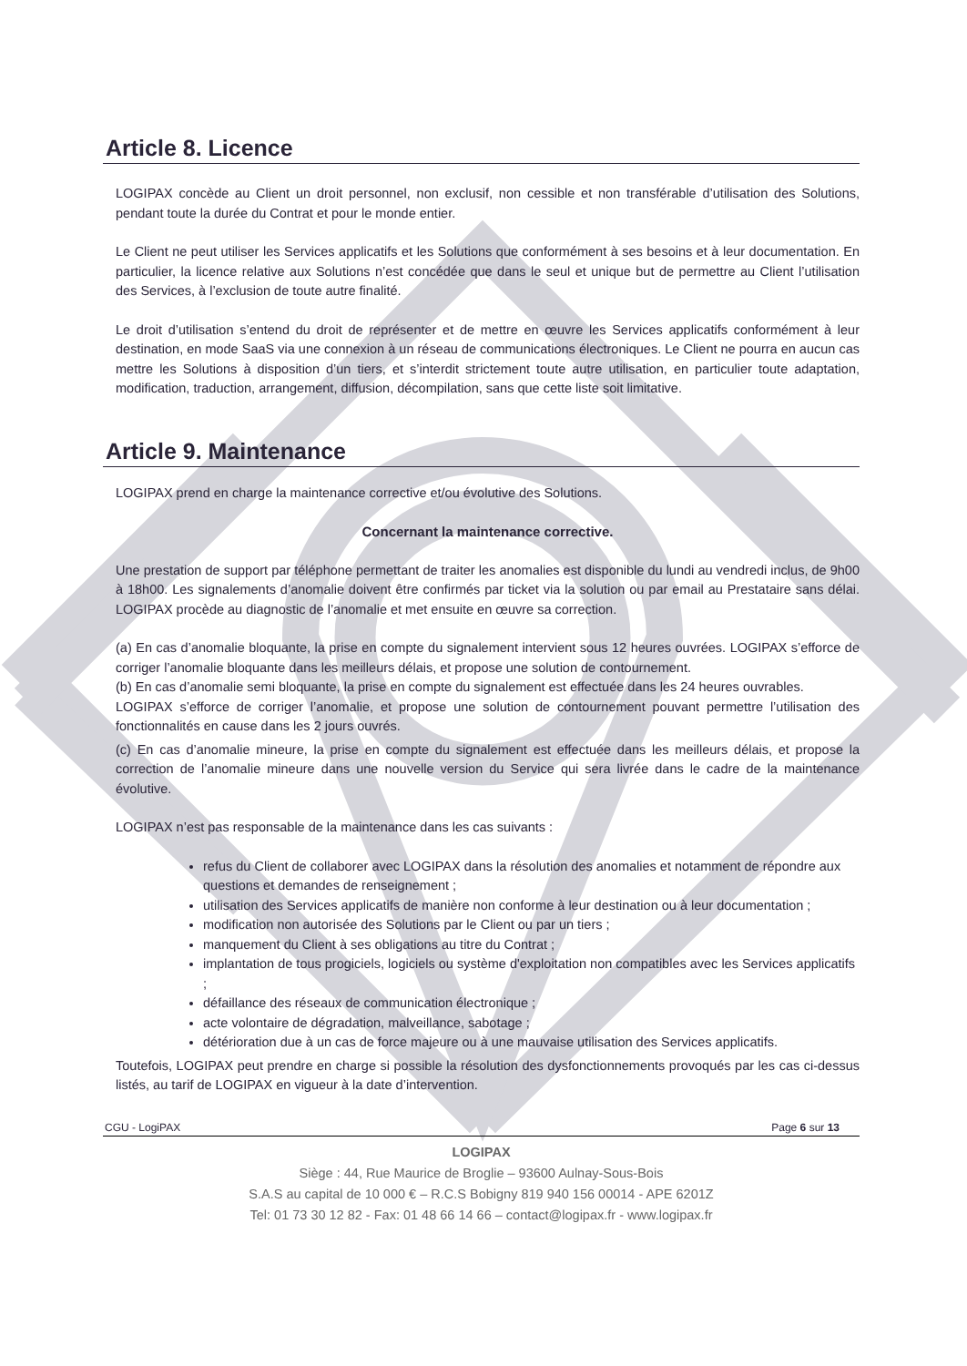Article 8. Licence
LOGIPAX concède au Client un droit personnel, non exclusif, non cessible et non transférable d’utilisation des Solutions, pendant toute la durée du Contrat et pour le monde entier.
Le Client ne peut utiliser les Services applicatifs et les Solutions que conformément à ses besoins et à leur documentation. En particulier, la licence relative aux Solutions n’est concédée que dans le seul et unique but de permettre au Client l’utilisation des Services, à l’exclusion de toute autre finalité.
Le droit d’utilisation s’entend du droit de représenter et de mettre en œuvre les Services applicatifs conformément à leur destination, en mode SaaS via une connexion à un réseau de communications électroniques. Le Client ne pourra en aucun cas mettre les Solutions à disposition d’un tiers, et s’interdit strictement toute autre utilisation, en particulier toute adaptation, modification, traduction, arrangement, diffusion, décompilation, sans que cette liste soit limitative.
Article 9. Maintenance
LOGIPAX prend en charge la maintenance corrective et/ou évolutive des Solutions.
Concernant la maintenance corrective.
Une prestation de support par téléphone permettant de traiter les anomalies est disponible du lundi au vendredi inclus, de 9h00 à 18h00. Les signalements d’anomalie doivent être confirmés par ticket via la solution ou par email au Prestataire sans délai. LOGIPAX procède au diagnostic de l’anomalie et met ensuite en œuvre sa correction.
(a) En cas d’anomalie bloquante, la prise en compte du signalement intervient sous 12 heures ouvrées. LOGIPAX s’efforce de corriger l’anomalie bloquante dans les meilleurs délais, et propose une solution de contournement.
(b) En cas d’anomalie semi bloquante, la prise en compte du signalement est effectuée dans les 24 heures ouvrables.
LOGIPAX s’efforce de corriger l’anomalie, et propose une solution de contournement pouvant permettre l’utilisation des fonctionnalités en cause dans les 2 jours ouvrés.
(c) En cas d’anomalie mineure, la prise en compte du signalement est effectuée dans les meilleurs délais, et propose la correction de l’anomalie mineure dans une nouvelle version du Service qui sera livrée dans le cadre de la maintenance évolutive.
LOGIPAX n’est pas responsable de la maintenance dans les cas suivants :
refus du Client de collaborer avec LOGIPAX dans la résolution des anomalies et notamment de répondre aux questions et demandes de renseignement ;
utilisation des Services applicatifs de manière non conforme à leur destination ou à leur documentation ;
modification non autorisée des Solutions par le Client ou par un tiers ;
manquement du Client à ses obligations au titre du Contrat ;
implantation de tous progiciels, logiciels ou système d'exploitation non compatibles avec les Services applicatifs ;
défaillance des réseaux de communication électronique ;
acte volontaire de dégradation, malveillance, sabotage ;
détérioration due à un cas de force majeure ou à une mauvaise utilisation des Services applicatifs.
Toutefois, LOGIPAX peut prendre en charge si possible la résolution des dysfonctionnements provoqués par les cas ci-dessus listés, au tarif de LOGIPAX en vigueur à la date d’intervention.
CGU - LogiPAX Page 6 sur 13
LOGIPAX
Siège : 44, Rue Maurice de Broglie – 93600 Aulnay-Sous-Bois
S.A.S au capital de 10 000 € – R.C.S Bobigny 819 940 156 00014 - APE 6201Z
Tel: 01 73 30 12 82 - Fax: 01 48 66 14 66 – contact@logipax.fr - www.logipax.fr